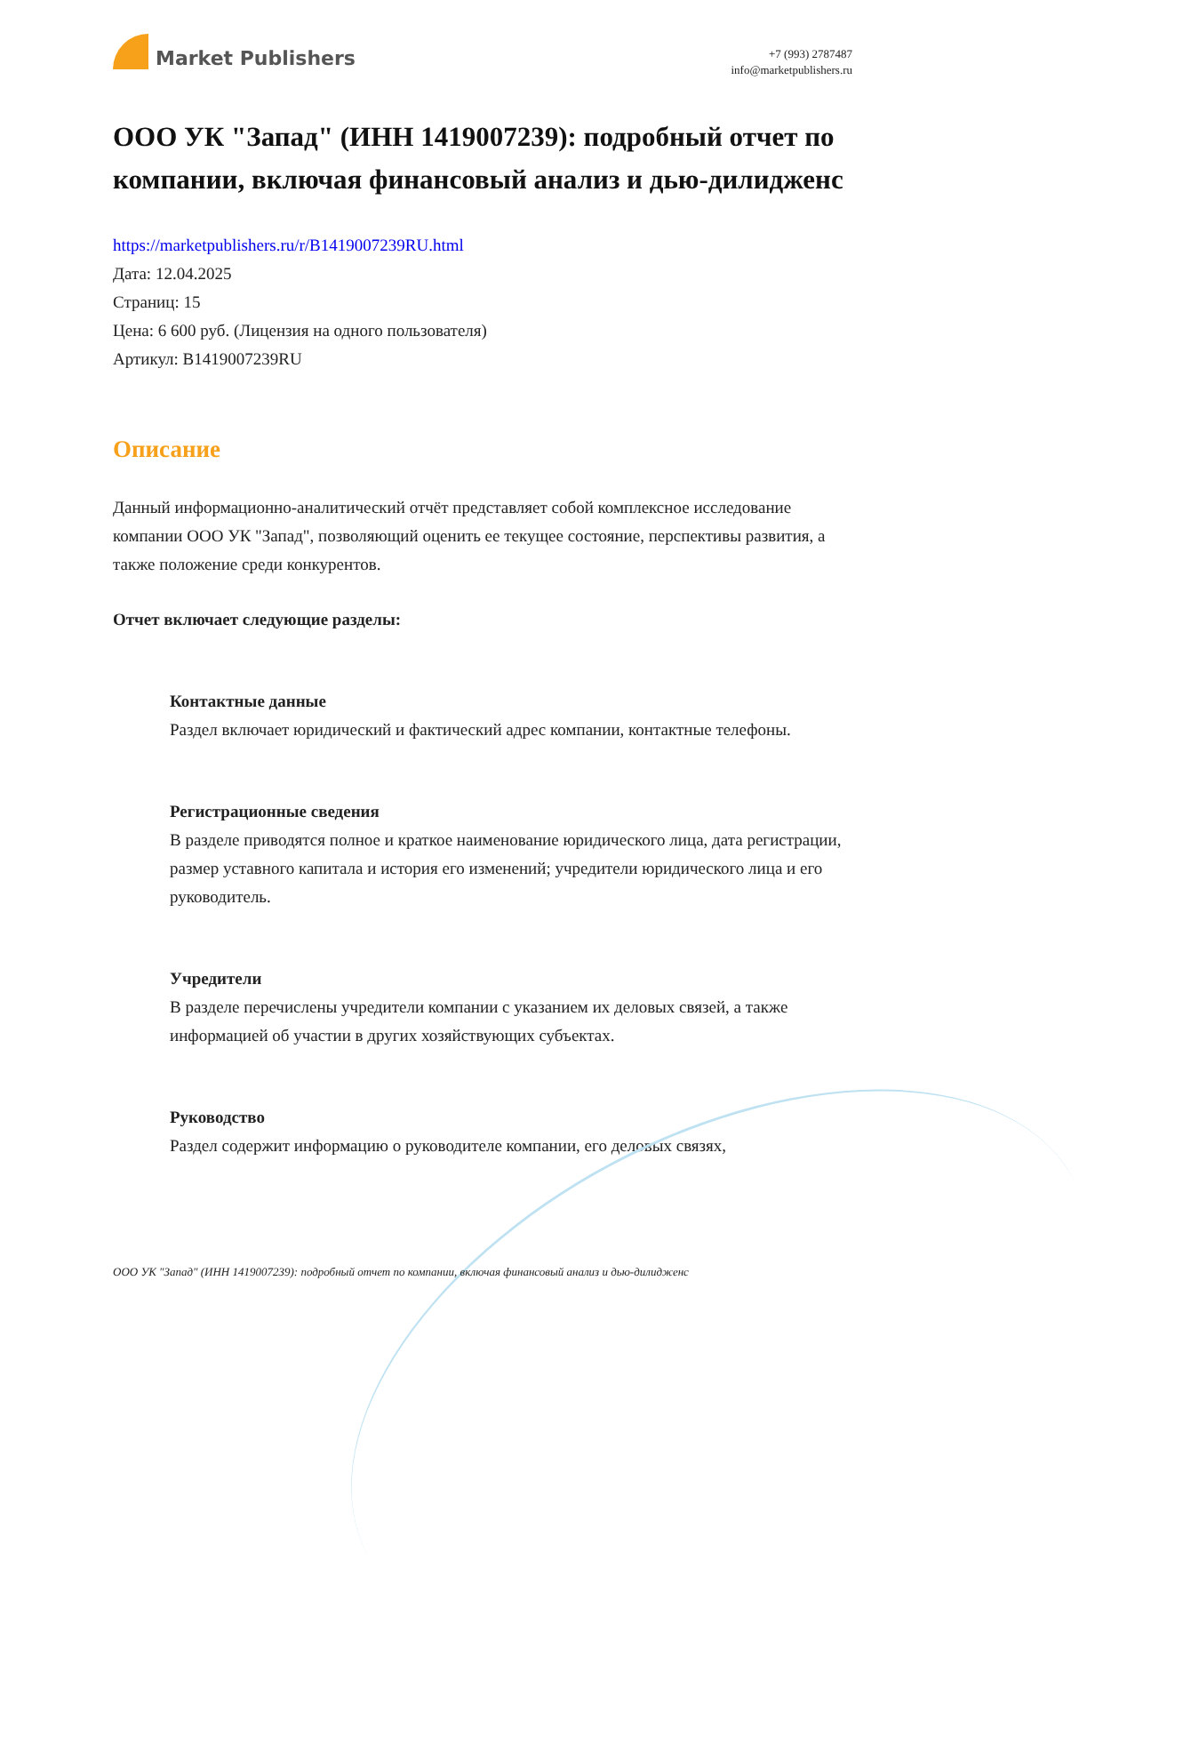Market Publishers
+7 (993) 2787487
info@marketpublishers.ru
ООО УК "Запад" (ИНН 1419007239): подробный отчет по компании, включая финансовый анализ и дью-дилидженс
https://marketpublishers.ru/r/B1419007239RU.html
Дата: 12.04.2025
Страниц: 15
Цена: 6 600 руб. (Лицензия на одного пользователя)
Артикул: B1419007239RU
Описание
Данный информационно-аналитический отчёт представляет собой комплексное исследование компании ООО УК "Запад", позволяющий оценить ее текущее состояние, перспективы развития, а также положение среди конкурентов.
Отчет включает следующие разделы:
Контактные данные
Раздел включает юридический и фактический адрес компании, контактные телефоны.
Регистрационные сведения
В разделе приводятся полное и краткое наименование юридического лица, дата регистрации, размер уставного капитала и история его изменений; учредители юридического лица и его руководитель.
Учредители
В разделе перечислены учредители компании с указанием их деловых связей, а также информацией об участии в других хозяйствующих субъектах.
Руководство
Раздел содержит информацию о руководителе компании, его деловых связях,
ООО УК "Запад" (ИНН 1419007239): подробный отчет по компании, включая финансовый анализ и дью-дилидженс